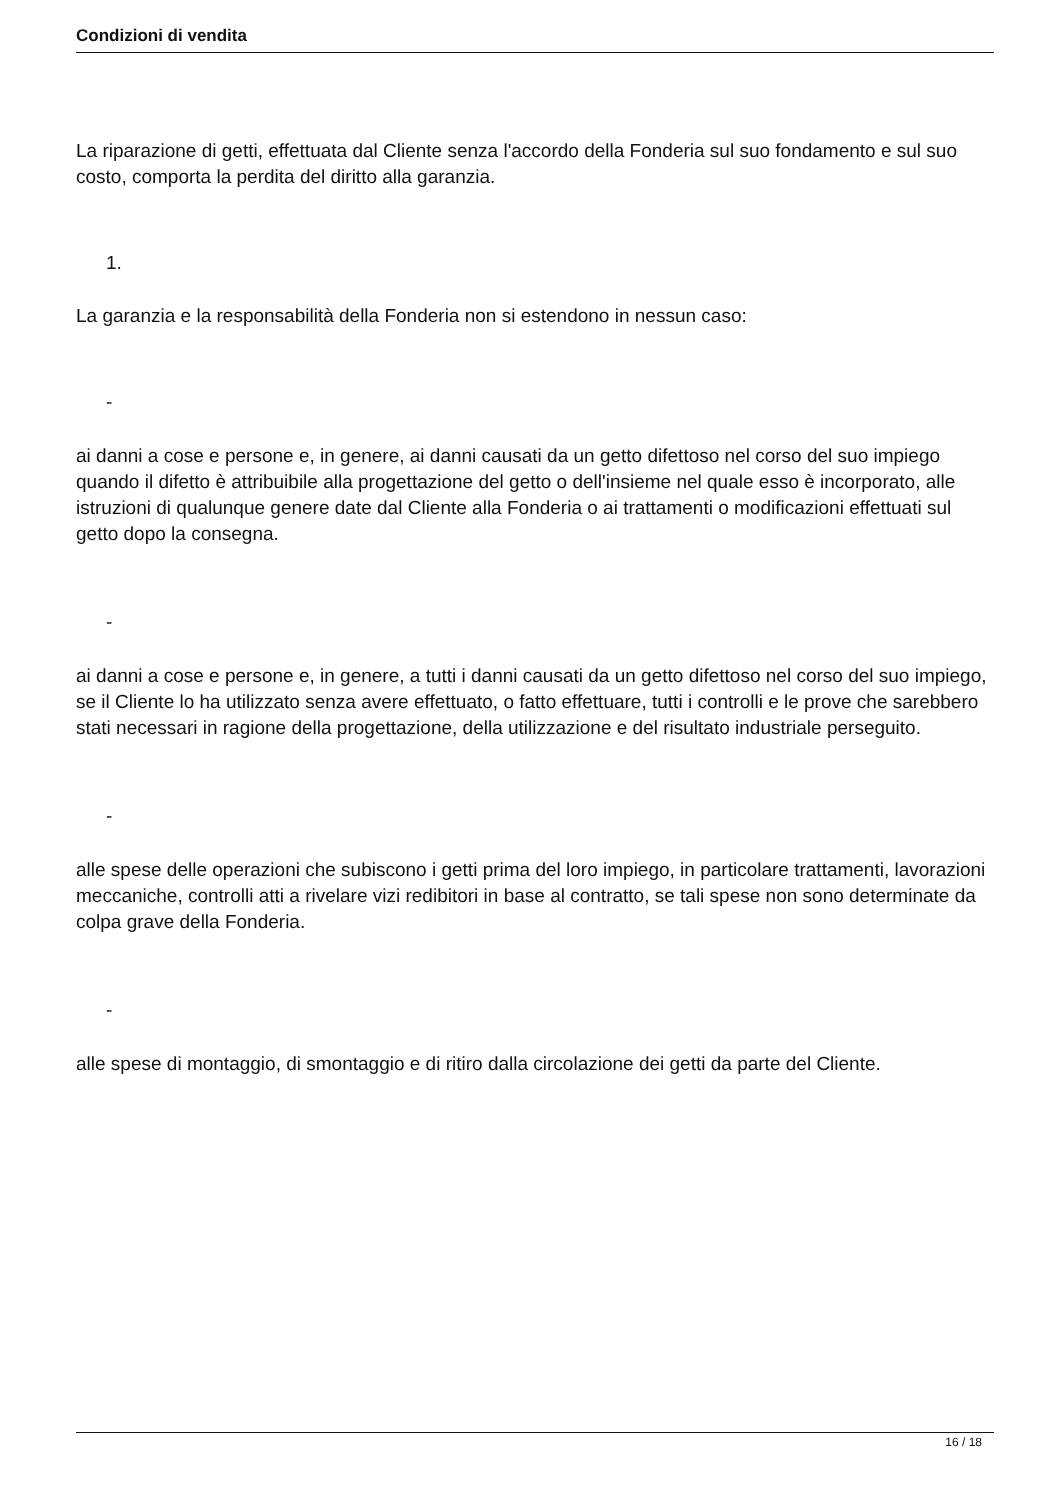Condizioni di vendita
La riparazione di getti, effettuata dal Cliente senza l'accordo della Fonderia sul suo fondamento e sul suo costo, comporta la perdita del diritto alla garanzia.
1.
La garanzia e la responsabilità della Fonderia non si estendono in nessun caso:
-
ai danni a cose e persone e, in genere, ai danni causati da un getto difettoso nel corso del suo impiego quando il difetto è attribuibile alla progettazione del getto o dell'insieme nel quale esso è incorporato, alle istruzioni di qualunque genere date dal Cliente alla Fonderia o ai trattamenti o modificazioni effettuati sul getto dopo la consegna.
-
ai danni a cose e persone e, in genere, a tutti i danni causati da un getto difettoso nel corso del suo impiego, se il Cliente lo ha utilizzato senza avere effettuato, o fatto effettuare, tutti i controlli e le prove che sarebbero stati necessari in ragione della progettazione, della utilizzazione e del risultato industriale perseguito.
-
alle spese delle operazioni che subiscono i getti prima del loro impiego, in particolare trattamenti, lavorazioni meccaniche, controlli atti a rivelare vizi redibitori in base al contratto, se tali spese non sono determinate da colpa grave della Fonderia.
-
alle spese di montaggio, di smontaggio e di ritiro dalla circolazione dei getti da parte del Cliente.
16 / 18